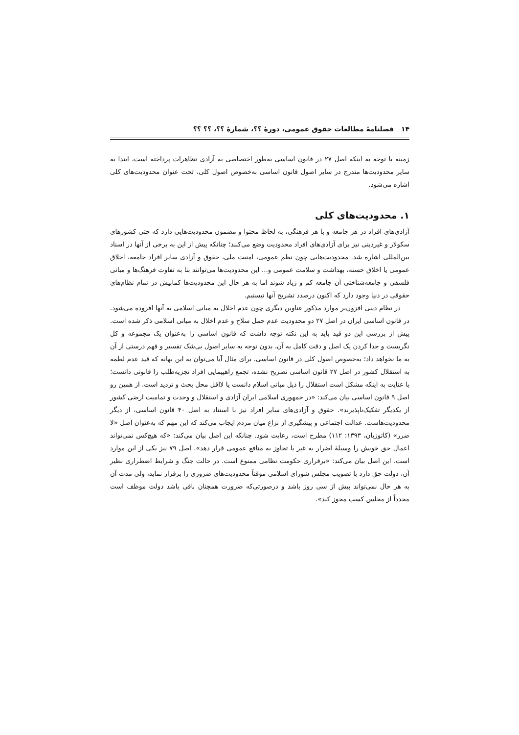۱۴ فصلنامهٔ مطالعات حقوق عمومی، دورهٔ ؟؟، شمارهٔ ؟؟، ؟؟ ؟؟
زمینه با توجه به اینکه اصل ۲۷ در قانون اساسی به‌طور اختصاصی به آزادی تظاهرات پرداخته است، ابتدا به سایر محدودیت‌ها مندرج در سایر اصول قانون اساسی به‌خصوص اصول کلی، تحت عنوان محدودیت‌های کلی اشاره می‌شود.
۱. محدودیت‌های کلی
آزادی‌های افراد در هر جامعه و با هر فرهنگی، به لحاظ محتوا و مضمون محدودیت‌هایی دارد که حتی کشورهای سکولار و غیردینی نیز برای آزادی‌های افراد محدودیت وضع می‌کنند؛ چنانکه پیش از این به برخی از آنها در اسناد بین‌المللی اشاره شد. محدودیت‌هایی چون نظم عمومی، امنیت ملی، حقوق و آزادی سایر افراد جامعه، اخلاق عمومی یا اخلاق حسنه، بهداشت و سلامت عمومی و... این محدودیت‌ها می‌توانند بنا به تفاوت فرهنگ‌ها و مبانی فلسفی و جامعه‌شناختی آن جامعه کم و زیاد شوند اما به هر حال این محدودیت‌ها کمابیش در تمام نظام‌های حقوقی در دنیا وجود دارد که اکنون درصدد تشریح آنها نیستیم.
در نظام دینی افزون‌بر موارد مذکور عناوین دیگری چون عدم اخلال به مبانی اسلامی به آنها افزوده می‌شود. در قانون اساسی ایران در اصل ۲۷ دو محدودیت عدم حمل سلاح و عدم اخلال به مبانی اسلامی ذکر شده است. پیش از بررسی این دو قید باید به این نکته توجه داشت که قانون اساسی را به‌عنوان یک مجموعه و کل نگریست و جدا کردن یک اصل و دقت کامل به آن، بدون توجه به سایر اصول بی‌شک تفسیر و فهم درستی از آن به ما نخواهد داد؛ به‌خصوص اصول کلی در قانون اساسی. برای مثال آیا می‌توان به این بهانه که قید عدم لطمه به استقلال کشور در اصل ۲۷ قانون اساسی تصریح نشده، تجمع راهپیمایی افراد تجزیه‌طلب را قانونی دانست؛ با عنایت به اینکه مشکل است استقلال را ذیل مبانی اسلام دانست یا لااقل محل بحث و تردید است. از همین رو اصل ۹ قانون اساسی بیان می‌کند: «در جمهوری اسلامی ایران آزادی و استقلال و وحدت و تمامیت ارضی کشور از یکدیگر تفکیک‌ناپذیرند». حقوق و آزادی‌های سایر افراد نیز با استناد به اصل ۴۰ قانون اساسی، از دیگر محدودیت‌هاست. عدالت اجتماعی و پیشگیری از نزاع میان مردم ایجاب می‌کند که این مهم که به‌عنوان اصل «لا ضرر» (کاتوزیان، ۱۳۹۳: ۱۱۲) مطرح است، رعایت شود. چنانکه این اصل بیان می‌کند: «که هیچ‌کس نمی‌تواند اعمال حق خویش را وسیلهٔ اضرار به غیر یا تجاوز به منافع عمومی قرار دهد». اصل ۷۹ نیز یکی از این موارد است. این اصل بیان می‌کند: «برقراری حکومت نظامی ممنوع است. در حالت جنگ و شرایط اضطراری نظیر آن، دولت حق دارد با تصویب مجلس شورای اسلامی موقتاً محدودیت‌های ضروری را برقرار نماید، ولی مدت آن به هر حال نمی‌تواند بیش از سی روز باشد و درصورتی‌که ضرورت همچنان باقی باشد دولت موظف است مجدداً از مجلس کسب مجوز کند».